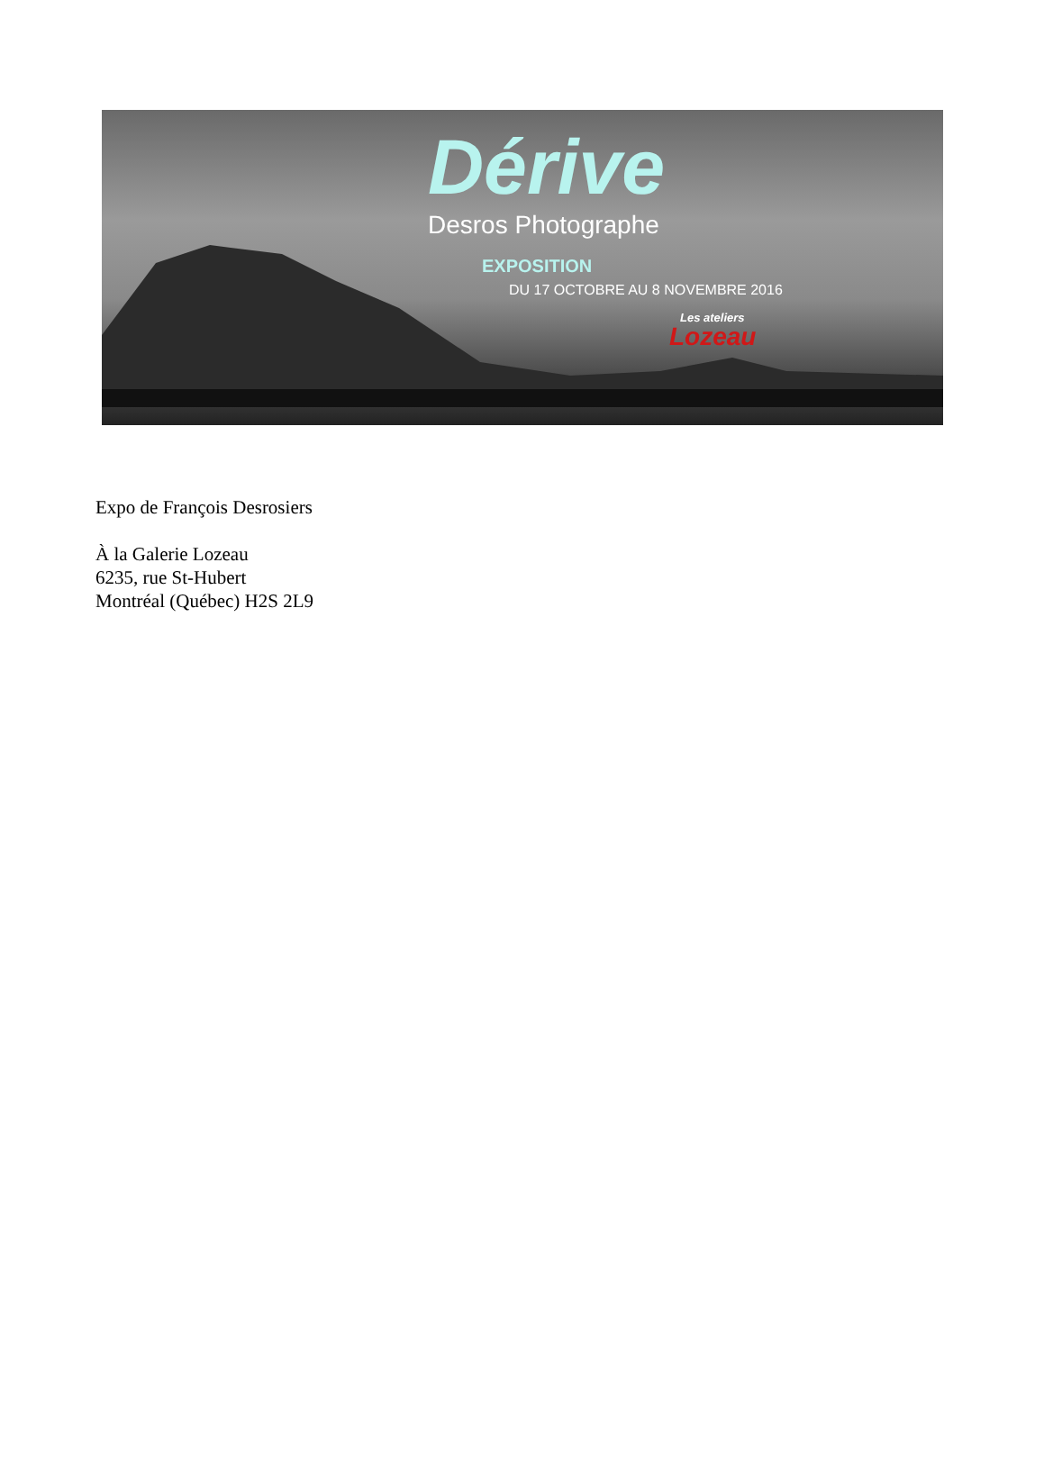Dérive
Desros Photographe
EXPOSITION
DU 17 OCTOBRE AU 8 NOVEMBRE 2016
Les ateliers
Lozeau
Expo de François Desrosiers
À la Galerie Lozeau
6235, rue St-Hubert
Montréal (Québec) H2S 2L9